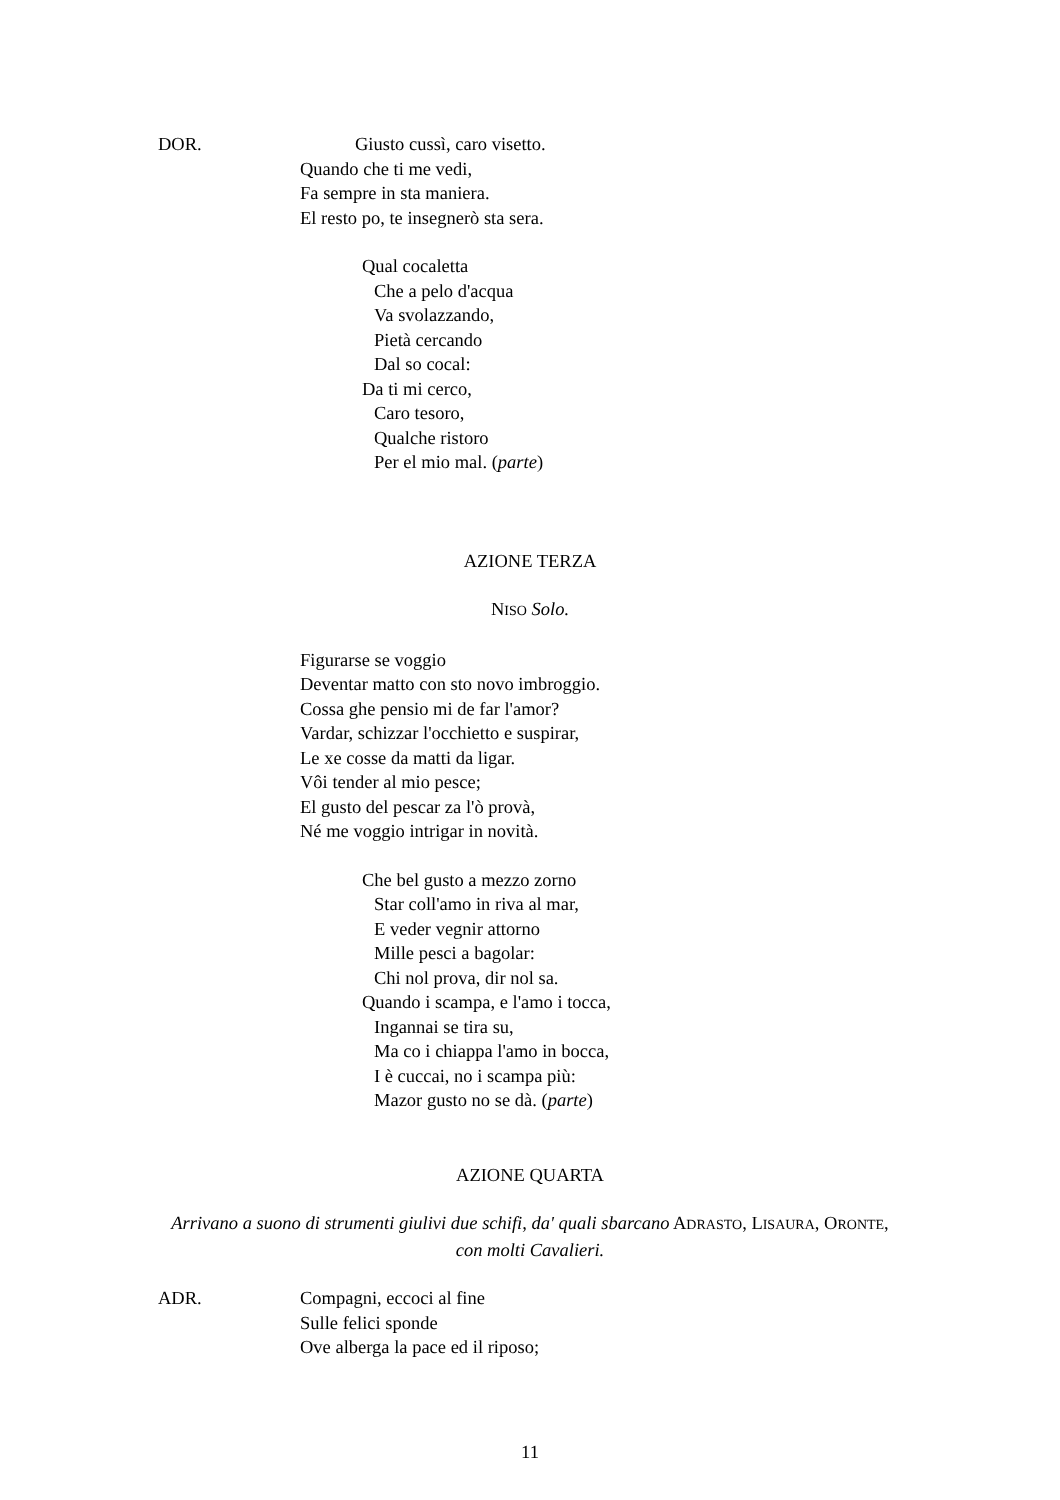DOR. Giusto cussì, caro visetto.
Quando che ti me vedi,
Fa sempre in sta maniera.
El resto po, te insegnerò sta sera.
Qual cocaletta
Che a pelo d'acqua
Va svolazzando,
Pietà cercando
Dal so cocal:
Da ti mi cerco,
Caro tesoro,
Qualche ristoro
Per el mio mal. (parte)
AZIONE TERZA
NISO Solo.
Figurarse se voggio
Deventar matto con sto novo imbroggio.
Cossa ghe pensio mi de far l'amor?
Vardar, schizzar l'occhietto e suspirar,
Le xe cosse da matti da ligar.
Vôi tender al mio pesce;
El gusto del pescar za l'ò provà,
Né me voggio intrigar in novità.
Che bel gusto a mezzo zorno
Star coll'amo in riva al mar,
E veder vegnir attorno
Mille pesci a bagolar:
Chi nol prova, dir nol sa.
Quando i scampa, e l'amo i tocca,
Ingannai se tira su,
Ma co i chiappa l'amo in bocca,
I è cuccai, no i scampa più:
Mazor gusto no se dà. (parte)
AZIONE QUARTA
Arrivano a suono di strumenti giulivi due schifi, da' quali sbarcano ADRASTO, LISAURA, ORONTE,
con molti Cavalieri.
ADR. Compagni, eccoci al fine
Sulle felici sponde
Ove alberga la pace ed il riposo;
11